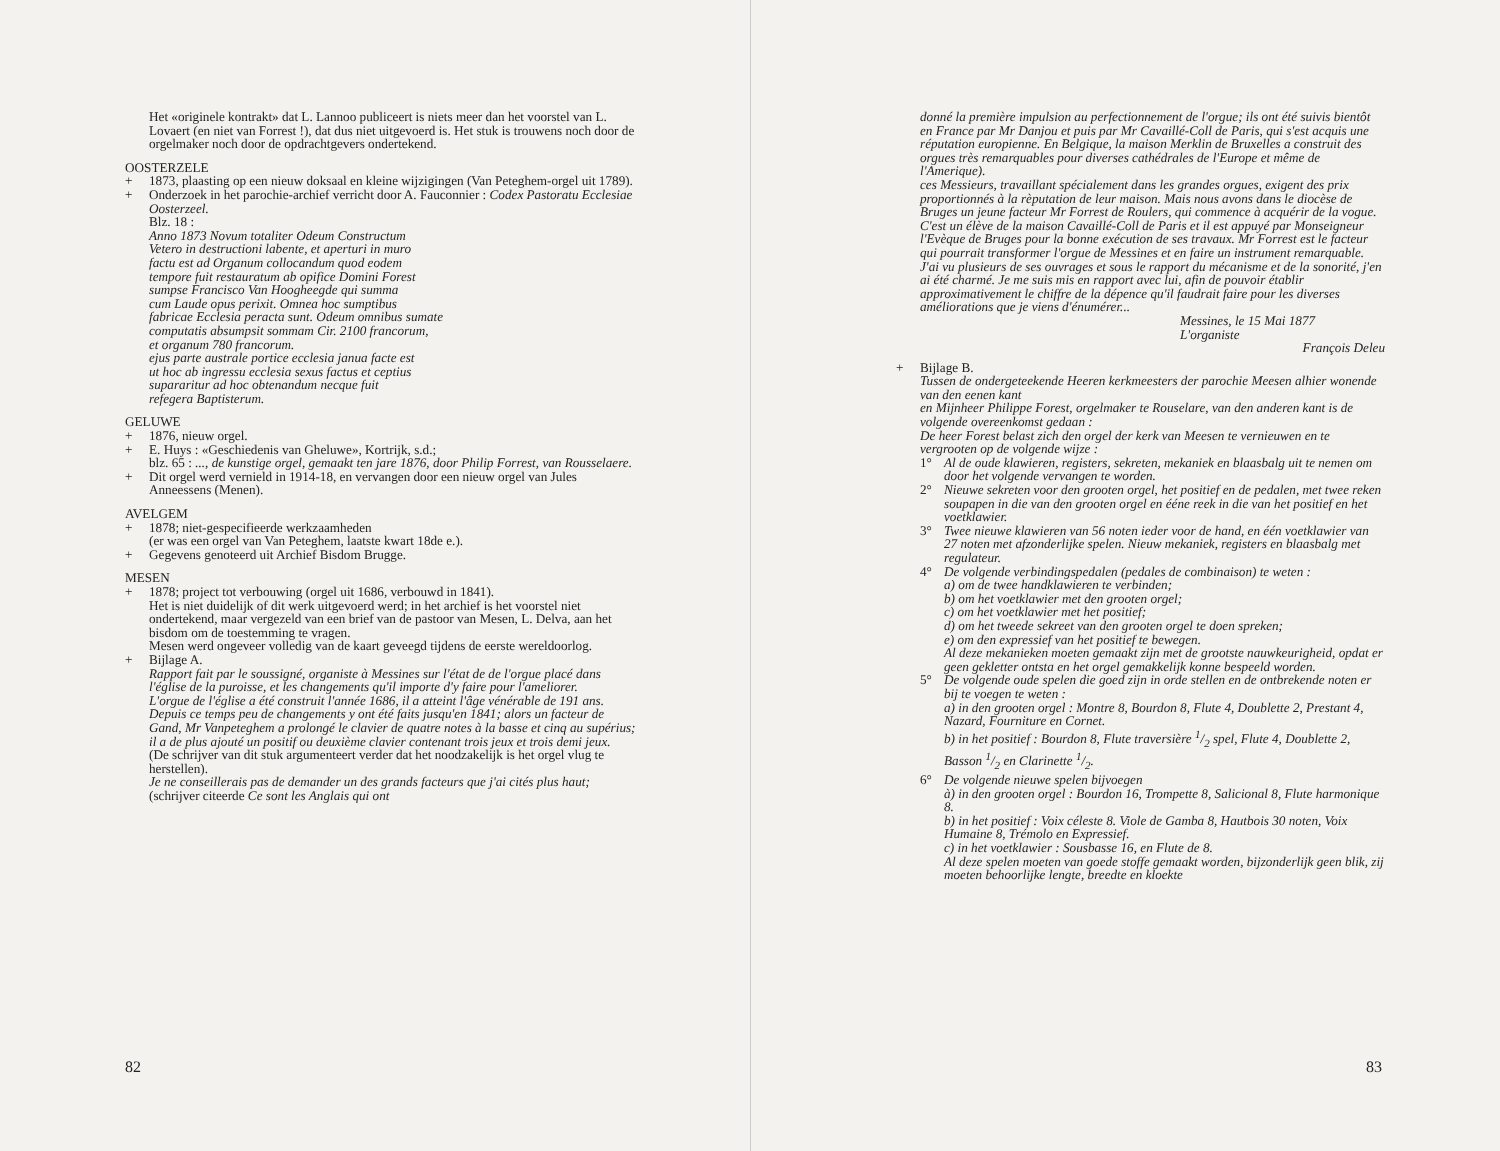Het «originele kontrakt» dat L. Lannoo publiceert is niets meer dan het voorstel van L. Lovaert (en niet van Forrest !), dat dus niet uitgevoerd is. Het stuk is trouwens noch door de orgelmaker noch door de opdrachtgevers ondertekend.
OOSTERZELE
+ 1873, plaasting op een nieuw doksaal en kleine wijzigingen (Van Peteghem-orgel uit 1789).
+ Onderzoek in het parochie-archief verricht door A. Fauconnier : Codex Pastoratu Ecclesiae Oosterzeel.
Blz. 18 :
Anno 1873 Novum totaliter Odeum Constructum
Vetero in destructioni labente, et aperturi in muro
factu est ad Organum collocandum quod eodem
tempore fuit restauratum ab opifice Domini Forest
sumpse Francisco Van Hoogheegde qui summa
cum Laude opus perixit. Omnea hoc sumptibus
fabricae Ecclesia peracta sunt. Odeum omnibus sumate
computatis absumpsit sommam Cir. 2100 francorum,
et organum 780 francorum.
ejus parte australe portice ecclesia janua facte est
ut hoc ab ingressu ecclesia sexus factus et ceptius
supararitur ad hoc obtenandum necque fuit
refegera Baptisterum.
GELUWE
+ 1876, nieuw orgel.
+ E. Huys : «Geschiedenis van Gheluwe», Kortrijk, s.d.;
blz. 65 : ..., de kunstige orgel, gemaakt ten jare 1876, door Philip Forrest, van Rousselaere.
+ Dit orgel werd vernield in 1914-18, en vervangen door een nieuw orgel van Jules Anneessens (Menen).
AVELGEM
+ 1878; niet-gespecifieerde werkzaamheden
(er was een orgel van Van Peteghem, laatste kwart 18de e.).
+ Gegevens genoteerd uit Archief Bisdom Brugge.
MESEN
+ 1878; project tot verbouwing (orgel uit 1686, verbouwd in 1841).
Het is niet duidelijk of dit werk uitgevoerd werd; in het archief is het voorstel niet ondertekend, maar vergezeld van een brief van de pastoor van Mesen, L. Delva, aan het bisdom om de toestemming te vragen.
Mesen werd ongeveer volledig van de kaart geveegd tijdens de eerste wereldoorlog.
+ Bijlage A.
Rapport fait par le soussigné, organiste à Messines sur l'état de de l'orgue placé dans l'église de la puroisse, et les changements qu'il importe d'y faire pour l'ameliorer.
L'orgue de l'église a été construit l'année 1686, il a atteint l'âge vénérable de 191 ans. Depuis ce temps peu de changements y ont été faits jusqu'en 1841; alors un facteur de Gand, Mr Vanpeteghem a prolongé le clavier de quatre notes à la basse et cinq au supérius; il a de plus ajouté un positif ou deuxième clavier contenant trois jeux et trois demi jeux.
(De schrijver van dit stuk argumenteert verder dat het noodzakelijk is het orgel vlug te herstellen).
Je ne conseillerais pas de demander un des grands facteurs que j'ai cités plus haut; (schrijver citeerde Ce sont les Anglais qui ont
82
donné la première impulsion au perfectionnement de l'orgue; ils ont été suivis bientôt en France par Mr Danjou et puis par Mr Cavaillé-Coll de Paris, qui s'est acquis une réputation europienne. En Belgique, la maison Merklin de Bruxelles a construit des orgues très remarquables pour diverses cathédrales de l'Europe et même de l'Amerique).
ces Messieurs, travaillant spécialement dans les grandes orgues, exigent des prix proportionnés à la rèputation de leur maison. Mais nous avons dans le diocèse de Bruges un jeune facteur Mr Forrest de Roulers, qui commence à acquérir de la vogue. C'est un élève de la maison Cavaillé-Coll de Paris et il est appuyé par Monseigneur l'Evèque de Bruges pour la bonne exécution de ses travaux. Mr Forrest est le facteur qui pourrait transformer l'orgue de Messines et en faire un instrument remarquable. J'ai vu plusieurs de ses ouvrages et sous le rapport du mécanisme et de la sonorité, j'en ai été charmé. Je me suis mis en rapport avec lui, afin de pouvoir établir approximativement le chiffre de la dépence qu'il faudrait faire pour les diverses améliorations que je viens d'énumérer...
Messines, le 15 Mai 1877
L'organiste
François Deleu
+ Bijlage B.
Tussen de ondergeteekende Heeren kerkmeesters der parochie Meesen alhier wonende van den eenen kant
en Mijnheer Philippe Forest, orgelmaker te Rouselare, van den anderen kant is de volgende overeenkomst gedaan :
De heer Forest belast zich den orgel der kerk van Meesen te vernieuwen en te vergrooten op de volgende wijze :
1° Al de oude klawieren, registers, sekreten, mekaniek en blaasbalg uit te nemen om door het volgende vervangen te worden.
2° Nieuwe sekreten voor den grooten orgel, het positief en de pedalen, met twee reken soupapen in die van den grooten orgel en ééne reek in die van het positief en het voetklawier.
3° Twee nieuwe klawieren van 56 noten ieder voor de hand, en één voetklawier van 27 noten met afzonderlijke spelen. Nieuw mekaniek, registers en blaasbalg met regulateur.
4° De volgende verbindingspedalen (pedales de combinaison) te weten :
a) om de twee handklawieren te verbinden;
b) om het voetklawier met den grooten orgel;
c) om het voetklawier met het positief;
d) om het tweede sekreet van den grooten orgel te doen spreken;
e) om den expressief van het positief te bewegen.
Al deze mekanieken moeten gemaakt zijn met de grootste nauwkeurigheid, opdat er geen gekletter ontsta en het orgel gemakkelijk konne bespeeld worden.
5° De volgende oude spelen die goed zijn in orde stellen en de ontbrekende noten er bij te voegen te weten :
a) in den grooten orgel : Montre 8, Bourdon 8, Flute 4, Doublette 2, Prestant 4, Nazard, Fourniture en Cornet.
b) in het positief : Bourdon 8, Flute traversière 1/2 spel, Flute 4, Doublette 2, Basson 1/2 en Clarinette 1/2.
6° De volgende nieuwe spelen bijvoegen
à) in den grooten orgel : Bourdon 16, Trompette 8, Salicional 8, Flute harmonique 8.
b) in het positief : Voix céleste 8. Viole de Gamba 8, Hautbois 30 noten, Voix Humaine 8, Trémolo en Expressief.
c) in het voetklawier : Sousbasse 16, en Flute de 8.
Al deze spelen moeten van goede stoffe gemaakt worden, bijzonderlijk geen blik, zij moeten behoorlijke lengte, breedte en kloekte
83